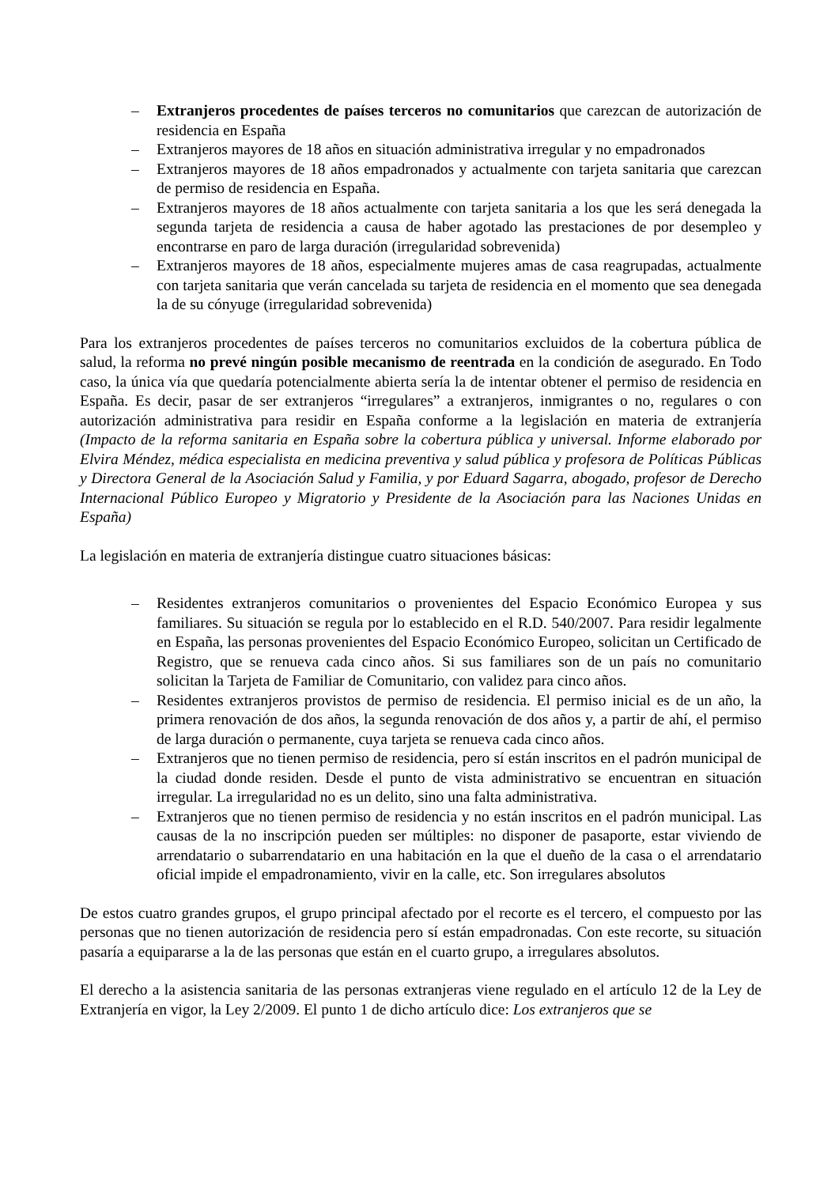– Extranjeros procedentes de países terceros no comunitarios que carezcan de autorización de residencia en España
– Extranjeros mayores de 18 años en situación administrativa irregular y no empadronados
– Extranjeros mayores de 18 años empadronados y actualmente con tarjeta sanitaria que carezcan de permiso de residencia en España.
– Extranjeros mayores de 18 años actualmente con tarjeta sanitaria a los que les será denegada la segunda tarjeta de residencia a causa de haber agotado las prestaciones de por desempleo y encontrarse en paro de larga duración (irregularidad sobrevenida)
– Extranjeros mayores de 18 años, especialmente mujeres amas de casa reagrupadas, actualmente con tarjeta sanitaria que verán cancelada su tarjeta de residencia en el momento que sea denegada la de su cónyuge (irregularidad sobrevenida)
Para los extranjeros procedentes de países terceros no comunitarios excluidos de la cobertura pública de salud, la reforma no prevé ningún posible mecanismo de reentrada en la condición de asegurado. En Todo caso, la única vía que quedaría potencialmente abierta sería la de intentar obtener el permiso de residencia en España. Es decir, pasar de ser extranjeros “irregulares” a extranjeros, inmigrantes o no, regulares o con autorización administrativa para residir en España conforme a la legislación en materia de extranjería (Impacto de la reforma sanitaria en España sobre la cobertura pública y universal. Informe elaborado por Elvira Méndez, médica especialista en medicina preventiva y salud pública y profesora de Políticas Públicas y Directora General de la Asociación Salud y Familia, y por Eduard Sagarra, abogado, profesor de Derecho Internacional Público Europeo y Migratorio y Presidente de la Asociación para las Naciones Unidas en España)
La legislación en materia de extranjería distingue cuatro situaciones básicas:
– Residentes extranjeros comunitarios o provenientes del Espacio Económico Europea y sus familiares. Su situación se regula por lo establecido en el R.D. 540/2007. Para residir legalmente en España, las personas provenientes del Espacio Económico Europeo, solicitan un Certificado de Registro, que se renueva cada cinco años. Si sus familiares son de un país no comunitario solicitan la Tarjeta de Familiar de Comunitario, con validez para cinco años.
– Residentes extranjeros provistos de permiso de residencia. El permiso inicial es de un año, la primera renovación de dos años, la segunda renovación de dos años y, a partir de ahí, el permiso de larga duración o permanente, cuya tarjeta se renueva cada cinco años.
– Extranjeros que no tienen permiso de residencia, pero sí están inscritos en el padrón municipal de la ciudad donde residen. Desde el punto de vista administrativo se encuentran en situación irregular. La irregularidad no es un delito, sino una falta administrativa.
– Extranjeros que no tienen permiso de residencia y no están inscritos en el padrón municipal. Las causas de la no inscripción pueden ser múltiples: no disponer de pasaporte, estar viviendo de arrendatario o subarrendatario en una habitación en la que el dueño de la casa o el arrendatario oficial impide el empadronamiento, vivir en la calle, etc. Son irregulares absolutos
De estos cuatro grandes grupos, el grupo principal afectado por el recorte es el tercero, el compuesto por las personas que no tienen autorización de residencia pero sí están empadronadas. Con este recorte, su situación pasaría a equipararse a la de las personas que están en el cuarto grupo, a irregulares absolutos.
El derecho a la asistencia sanitaria de las personas extranjeras viene regulado en el artículo 12 de la Ley de Extranjería en vigor, la Ley 2/2009. El punto 1 de dicho artículo dice: Los extranjeros que se